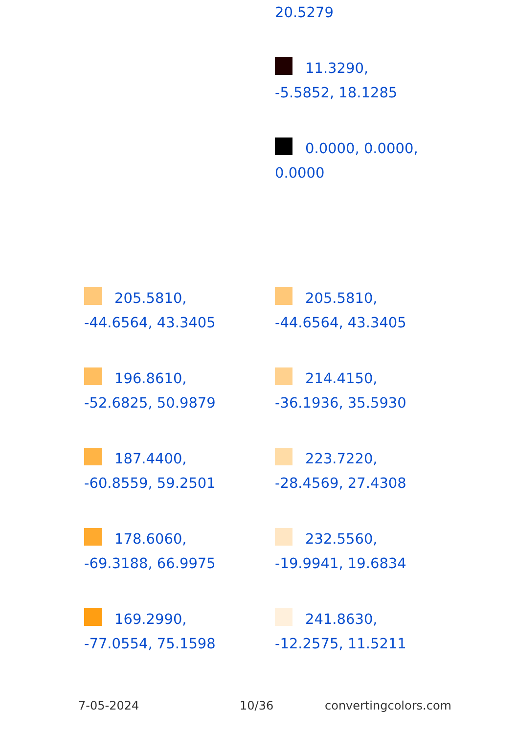20.5279
11.3290, -5.5852, 18.1285
0.0000, 0.0000, 0.0000
205.5810, -44.6564, 43.3405
205.5810, -44.6564, 43.3405
196.8610, -52.6825, 50.9879
214.4150, -36.1936, 35.5930
187.4400, -60.8559, 59.2501
223.7220, -28.4569, 27.4308
178.6060, -69.3188, 66.9975
232.5560, -19.9941, 19.6834
169.2990, -77.0554, 75.1598
241.8630, -12.2575, 11.5211
7-05-2024 10/36 convertingcolors.com